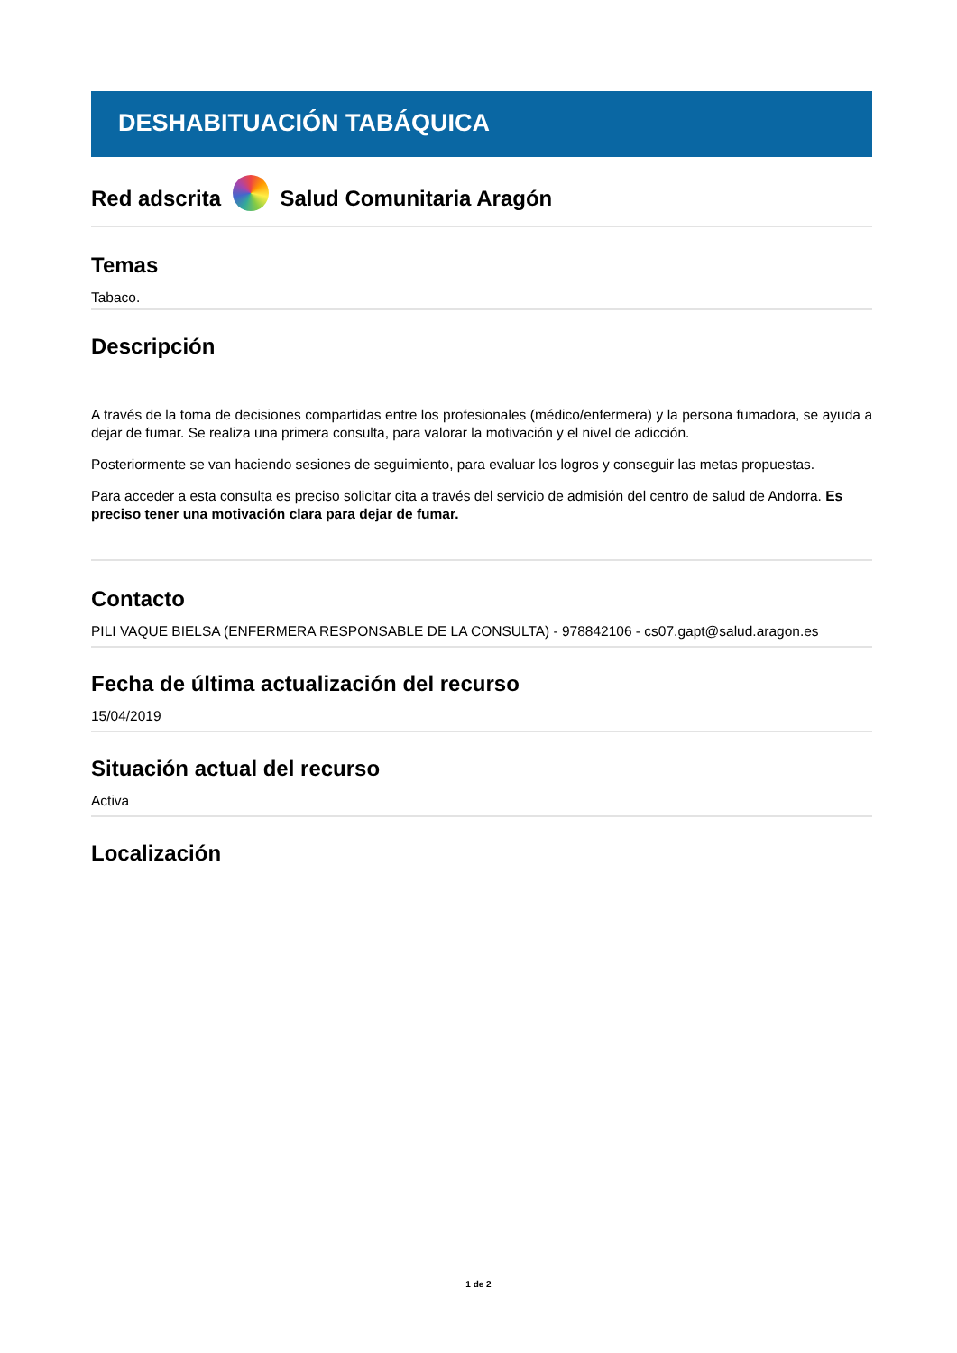DESHABITUACIÓN TABÁQUICA
Red adscrita Salud Comunitaria Aragón
Temas
Tabaco.
Descripción
A través de la toma de decisiones compartidas entre los profesionales (médico/enfermera) y la persona fumadora, se ayuda a dejar de fumar. Se realiza una primera consulta, para valorar la motivación y el nivel de adicción.
Posteriormente se van haciendo sesiones de seguimiento, para evaluar los logros y conseguir las metas propuestas.
Para acceder a esta consulta es preciso solicitar cita a través del servicio de admisión del centro de salud de Andorra. Es preciso tener una motivación clara para dejar de fumar.
Contacto
PILI VAQUE BIELSA (ENFERMERA RESPONSABLE DE LA CONSULTA) - 978842106 - cs07.gapt@salud.aragon.es
Fecha de última actualización del recurso
15/04/2019
Situación actual del recurso
Activa
Localización
1 de 2